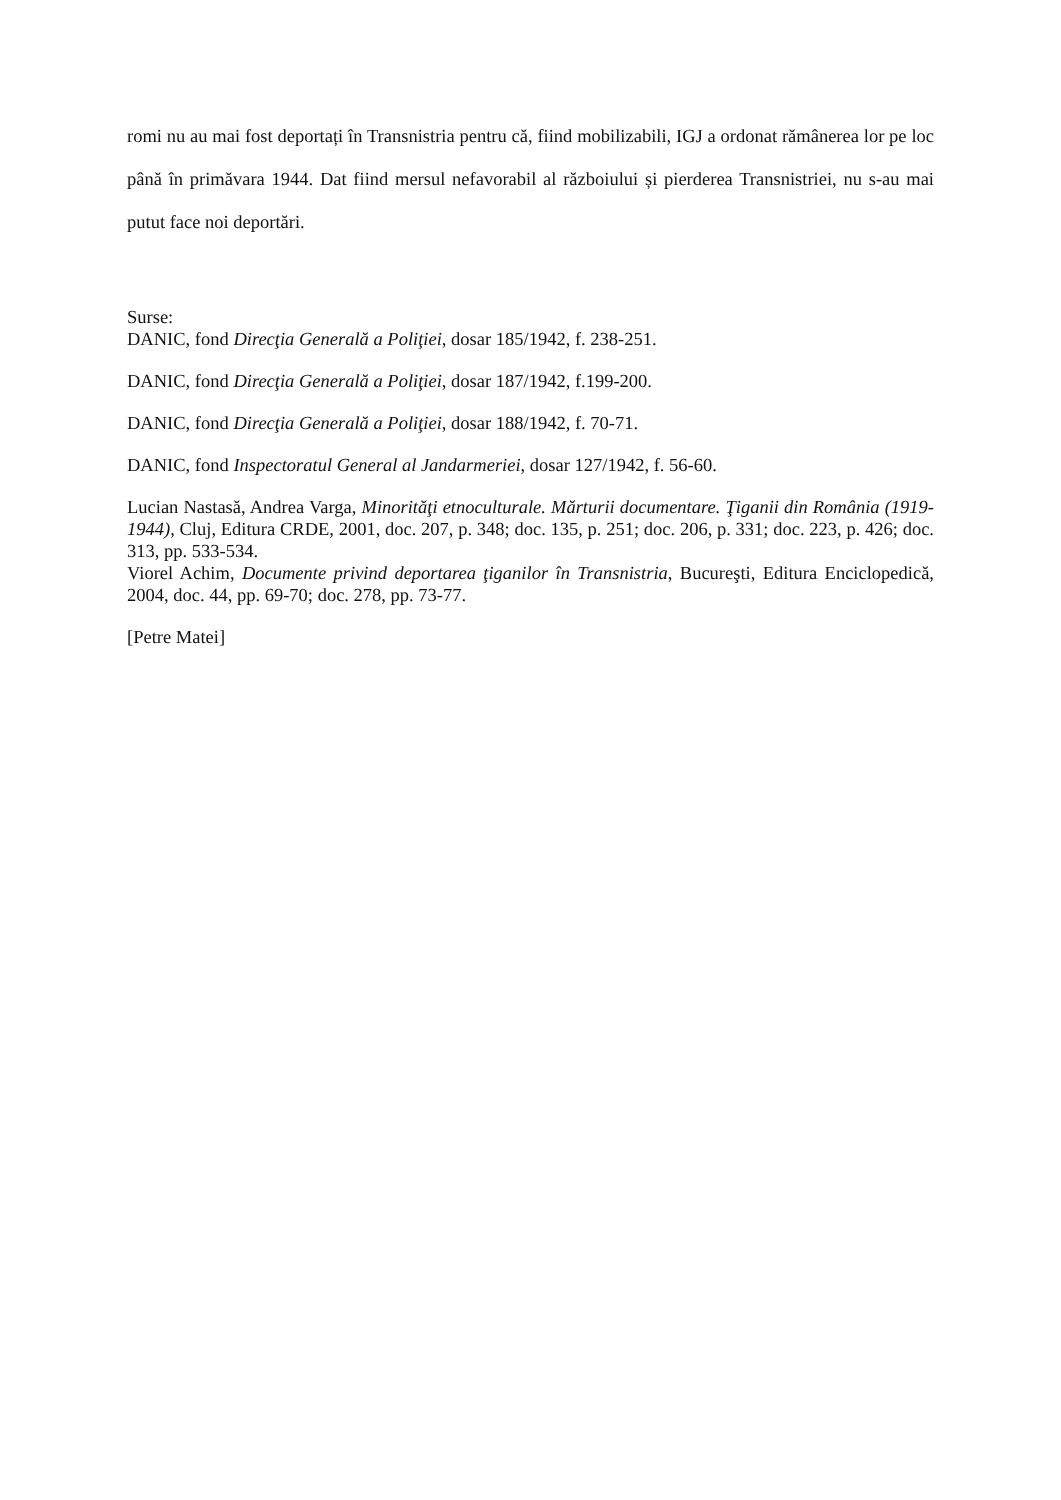romi nu au mai fost deportați în Transnistria pentru că, fiind mobilizabili, IGJ a ordonat rămânerea lor pe loc până în primăvara 1944. Dat fiind mersul nefavorabil al războiului și pierderea Transnistriei, nu s-au mai putut face noi deportări.
Surse:
DANIC, fond Direcţia Generală a Poliţiei, dosar 185/1942, f. 238-251.
DANIC, fond Direcţia Generală a Poliţiei, dosar 187/1942, f.199-200.
DANIC, fond Direcţia Generală a Poliţiei, dosar 188/1942, f. 70-71.
DANIC, fond Inspectoratul General al Jandarmeriei, dosar 127/1942, f. 56-60.
Lucian Nastasă, Andrea Varga, Minorităţi etnoculturale. Mărturii documentare. Ţiganii din România (1919-1944), Cluj, Editura CRDE, 2001, doc. 207, p. 348; doc. 135, p. 251; doc. 206, p. 331; doc. 223, p. 426; doc. 313, pp. 533-534.
Viorel Achim, Documente privind deportarea ţiganilor în Transnistria, Bucureşti, Editura Enciclopedică, 2004, doc. 44, pp. 69-70; doc. 278, pp. 73-77.
[Petre Matei]